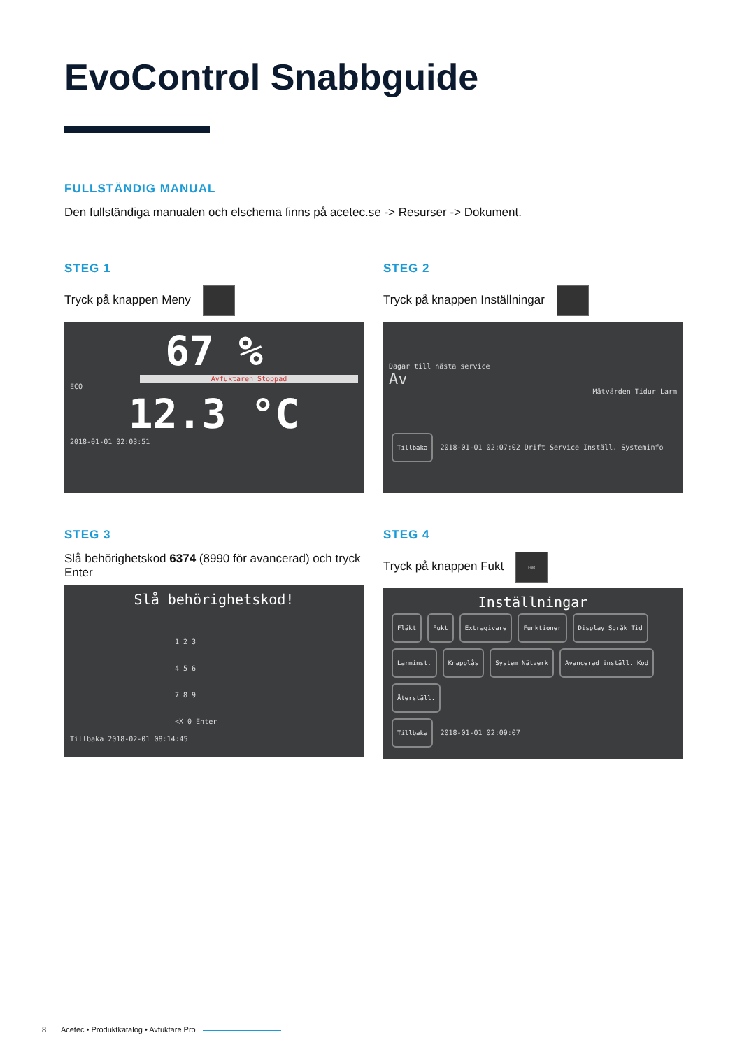EvoControl Snabbguide
FULLSTÄNDIG MANUAL
Den fullständiga manualen och elschema finns på acetec.se -> Resurser -> Dokument.
STEG 1
Tryck på knappen Meny
67 %
Avfuktaren Stoppad
ECO
12.3 °C
2018-01-01 02:03:51
STEG 2
Tryck på knappen Inställningar
Dagar till nästa service
Av
Mätvärden Tidur Larm
Tillbaka 2018-01-01 02:07:02 Drift Service Inställ. Systeminfo
STEG 3
Slå behörighetskod 6374 (8990 för avancerad) och tryck Enter
Slå behörighetskod!
1 2 3
4 5 6
7 8 9
<X 0 Enter
Tillbaka 2018-02-01 08:14:45
STEG 4
Tryck på knappen Fukt Fukt
Inställningar
Fläkt Fukt Extragivare Funktioner Display Språk Tid
Larminst. Knapplås System Nätverk Avancerad inställ. Kod Återställ.
Tillbaka 2018-01-01 02:09:07
8 Acetec • Produktkatalog • Avfuktare Pro